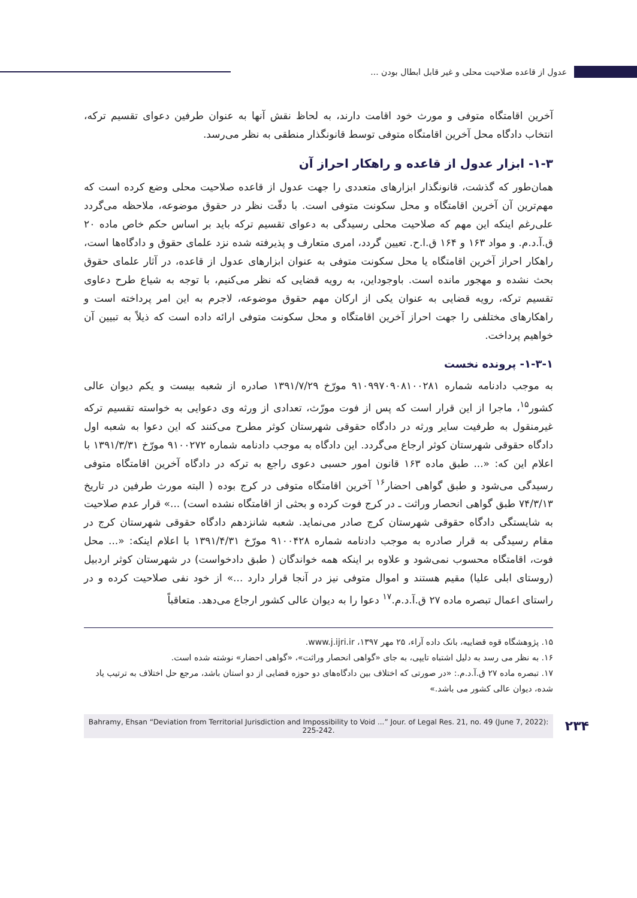عدول از قاعده صلاحیت محلی و غیر قابل ابطال بودن ...
آخرین اقامتگاه متوفی و مورث خود اقامت دارند، به لحاظ نقش آنها به عنوان طرفین دعوای تقسیم ترکه، انتخاب دادگاه محل آخرین اقامتگاه متوفی توسط قانونگذار منطقی به نظر می‌رسد.
۱-۳- ابزار عدول از قاعده و راهکار احراز آن
همان‌طور که گذشت، قانونگذار ابزارهای متعددی را جهت عدول از قاعده صلاحیت محلی وضع کرده است که مهم‌ترین آن آخرین اقامتگاه و محل سکونت متوفی است. با دقّت نظر در حقوق موضوعه، ملاحظه می‌گردد علی‌رغم اینکه این مهم که صلاحیت محلی رسیدگی به دعوای تقسیم ترکه باید بر اساس حکم خاص ماده ۲۰ ق.آ.د.م. و مواد ۱۶۳ و ۱۶۴ ق.ا.ح. تعیین گردد، امری متعارف و پذیرفته شده نزد علمای حقوق و دادگاه‌ها است، راهکار احراز آخرین اقامتگاه یا محل سکونت متوفی به عنوان ابزارهای عدول از قاعده، در آثار علمای حقوق بحث نشده و مهجور مانده است. باوجوداین، به رویه قضایی که نظر می‌کنیم، با توجه به شیاع طرح دعاوی تقسیم ترکه، رویه قضایی به عنوان یکی از ارکان مهم حقوق موضوعه، لاجرم به این امر پرداخته است و راهکارهای مختلفی را جهت احراز آخرین اقامتگاه و محل سکونت متوفی ارائه داده است که ذیلاً به تبیین آن خواهیم پرداخت.
۱-۳-۱- پرونده نخست
به موجب دادنامه شماره ۹۱۰۹۹۷۰۹۰۸۱۰۰۲۸۱ مورّخ ۱۳۹۱/۷/۲۹ صادره از شعبه بیست و یکم دیوان عالی کشور<sup>۱۵</sup>، ماجرا از این قرار است که پس از فوت مورّث، تعدادی از ورثه وی دعوایی به خواسته تقسیم ترکه غیرمنقول به طرفیت سایر ورثه در دادگاه حقوقی شهرستان کوثر مطرح می‌کنند که این دعوا به شعبه اول دادگاه حقوقی شهرستان کوثر ارجاع می‌گردد. این دادگاه به موجب دادنامه شماره ۹۱۰۰۲۷۲ مورّخ ۱۳۹۱/۳/۳۱ با اعلام این که: «... طبق ماده ۱۶۳ قانون امور حسبی دعوی راجع به ترکه در دادگاه آخرین اقامتگاه متوفی رسیدگی می‌شود و طبق گواهی احضار<sup>۱۶</sup> آخرین اقامتگاه متوفی در کرج بوده ( البته مورث طرفین در تاریخ ۷۴/۳/۱۳ طبق گواهی انحصار وراثت ـ در کرج فوت کرده و بحثی از اقامتگاه نشده است) ...» قرار عدم صلاحیت به شایستگی دادگاه حقوقی شهرستان کرج صادر می‌نماید. شعبه شانزدهم دادگاه حقوقی شهرستان کرج در مقام رسیدگی به قرار صادره به موجب دادنامه شماره ۹۱۰۰۴۲۸ مورّخ ۱۳۹۱/۴/۳۱ با اعلام اینکه: «... محل فوت، اقامتگاه محسوب نمی‌شود و علاوه بر اینکه همه خواندگان ( طبق دادخواست) در شهرستان کوثر اردبیل (روستای ابلی علیا) مقیم هستند و اموال متوفی نیز در آنجا قرار دارد ...» از خود نفی صلاحیت کرده و در راستای اعمال تبصره ماده ۲۷ ق.آ.د.م.<sup>۱۷</sup> دعوا را به دیوان عالی کشور ارجاع می‌دهد. متعاقباً
۱۵. پژوهشگاه قوه قضاییه، بانک داده آراء، ۲۵ مهر ۱۳۹۷، www.j.ijri.ir.
۱۶. به نظر می رسد به دلیل اشتباه تایپی، به جای «گواهی انحصار وراثت»، «گواهی احضار» نوشته شده است.
۱۷. تبصره ماده ۲۷ ق.آ.د.م.: «در صورتی که اختلاف بین دادگاه‌های دو حوزه قضایی از دو استان باشد، مرجع حل اختلاف به ترتیب یاد شده، دیوان عالی کشور می باشد.»
۲۳۴
Bahramy, Ehsan “Deviation from Territorial Jurisdiction and Impossibility to Void ...” Jour. of Legal Res. 21, no. 49 (June 7, 2022): 225-242.